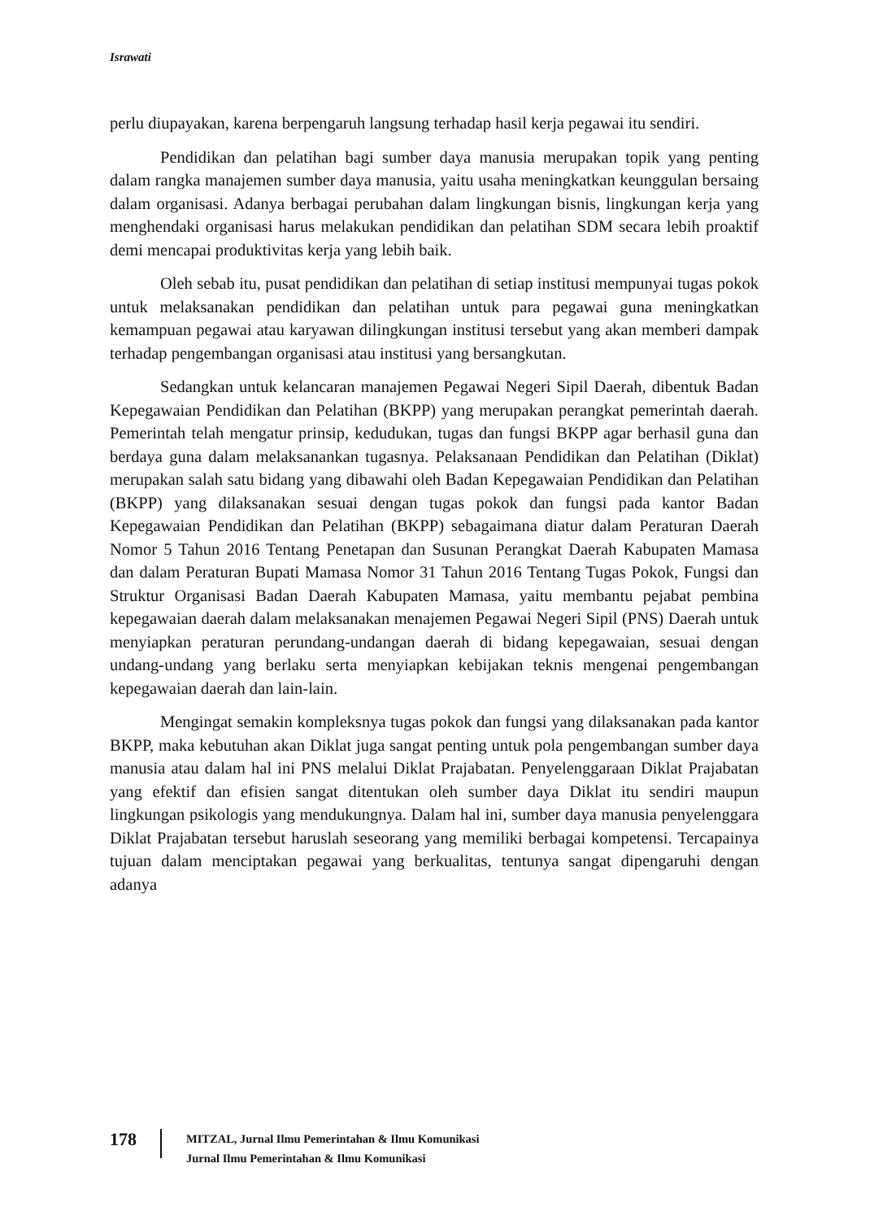Israwati
perlu diupayakan, karena berpengaruh langsung terhadap hasil kerja pegawai itu sendiri.
Pendidikan dan pelatihan bagi sumber daya manusia merupakan topik yang penting dalam rangka manajemen sumber daya manusia, yaitu usaha meningkatkan keunggulan bersaing dalam organisasi. Adanya berbagai perubahan dalam lingkungan bisnis, lingkungan kerja yang menghendaki organisasi harus melakukan pendidikan dan pelatihan SDM secara lebih proaktif demi mencapai produktivitas kerja yang lebih baik.
Oleh sebab itu, pusat pendidikan dan pelatihan di setiap institusi mempunyai tugas pokok untuk melaksanakan pendidikan dan pelatihan untuk para pegawai guna meningkatkan kemampuan pegawai atau karyawan dilingkungan institusi tersebut yang akan memberi dampak terhadap pengembangan organisasi atau institusi yang bersangkutan.
Sedangkan untuk kelancaran manajemen Pegawai Negeri Sipil Daerah, dibentuk Badan Kepegawaian Pendidikan dan Pelatihan (BKPP) yang merupakan perangkat pemerintah daerah. Pemerintah telah mengatur prinsip, kedudukan, tugas dan fungsi BKPP agar berhasil guna dan berdaya guna dalam melaksanankan tugasnya. Pelaksanaan Pendidikan dan Pelatihan (Diklat) merupakan salah satu bidang yang dibawahi oleh Badan Kepegawaian Pendidikan dan Pelatihan (BKPP) yang dilaksanakan sesuai dengan tugas pokok dan fungsi pada kantor Badan Kepegawaian Pendidikan dan Pelatihan (BKPP) sebagaimana diatur dalam Peraturan Daerah Nomor 5 Tahun 2016 Tentang Penetapan dan Susunan Perangkat Daerah Kabupaten Mamasa dan dalam Peraturan Bupati Mamasa Nomor 31 Tahun 2016 Tentang Tugas Pokok, Fungsi dan Struktur Organisasi Badan Daerah Kabupaten Mamasa, yaitu membantu pejabat pembina kepegawaian daerah dalam melaksanakan menajemen Pegawai Negeri Sipil (PNS) Daerah untuk menyiapkan peraturan perundang-undangan daerah di bidang kepegawaian, sesuai dengan undang-undang yang berlaku serta menyiapkan kebijakan teknis mengenai pengembangan kepegawaian daerah dan lain-lain.
Mengingat semakin kompleksnya tugas pokok dan fungsi yang dilaksanakan pada kantor BKPP, maka kebutuhan akan Diklat juga sangat penting untuk pola pengembangan sumber daya manusia atau dalam hal ini PNS melalui Diklat Prajabatan. Penyelenggaraan Diklat Prajabatan yang efektif dan efisien sangat ditentukan oleh sumber daya Diklat itu sendiri maupun lingkungan psikologis yang mendukungnya. Dalam hal ini, sumber daya manusia penyelenggara Diklat Prajabatan tersebut haruslah seseorang yang memiliki berbagai kompetensi. Tercapainya tujuan dalam menciptakan pegawai yang berkualitas, tentunya sangat dipengaruhi dengan adanya
178
MITZAL, Jurnal Ilmu Pemerintahan & Ilmu Komunikasi
Jurnal Ilmu Pemerintahan & Ilmu Komunikasi